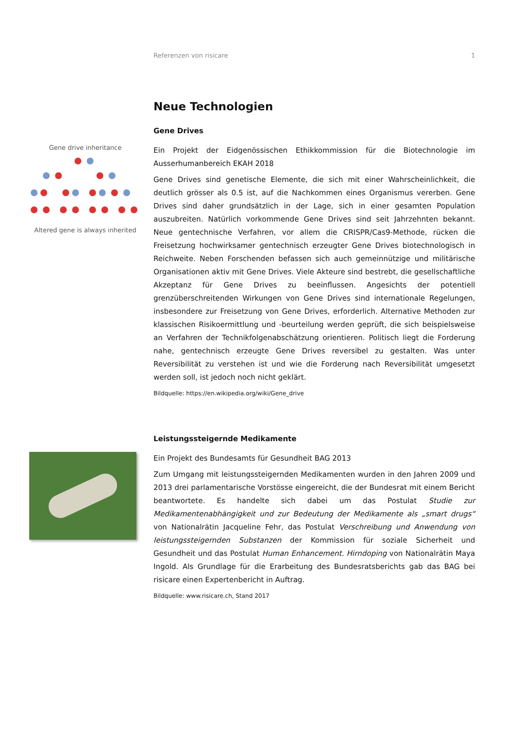Referenzen von risicare 1
Neue Technologien
Gene Drives
Gene drive inheritance
Altered gene is always inherited
Ein Projekt der Eidgenössischen Ethikkommission für die Biotechnologie im Ausserhumanbereich EKAH 2018
Gene Drives sind genetische Elemente, die sich mit einer Wahrscheinlichkeit, die deutlich grösser als 0.5 ist, auf die Nachkommen eines Organismus vererben. Gene Drives sind daher grundsätzlich in der Lage, sich in einer gesamten Population auszubreiten. Natürlich vorkommende Gene Drives sind seit Jahrzehnten bekannt. Neue gentechnische Verfahren, vor allem die CRISPR/Cas9-Methode, rücken die Freisetzung hochwirksamer gentechnisch erzeugter Gene Drives biotechnologisch in Reichweite. Neben Forschenden befassen sich auch gemeinnützige und militärische Organisationen aktiv mit Gene Drives. Viele Akteure sind bestrebt, die gesellschaftliche Akzeptanz für Gene Drives zu beeinflussen. Angesichts der potentiell grenzüberschreitenden Wirkungen von Gene Drives sind internationale Regelungen, insbesondere zur Freisetzung von Gene Drives, erforderlich. Alternative Methoden zur klassischen Risikoermittlung und -beurteilung werden geprüft, die sich beispielsweise an Verfahren der Technikfolgenabschätzung orientieren. Politisch liegt die Forderung nahe, gentechnisch erzeugte Gene Drives reversibel zu gestalten. Was unter Reversibilität zu verstehen ist und wie die Forderung nach Reversibilität umgesetzt werden soll, ist jedoch noch nicht geklärt.
Bildquelle: https://en.wikipedia.org/wiki/Gene_drive
Leistungssteigernde Medikamente
Ein Projekt des Bundesamts für Gesundheit BAG 2013
Zum Umgang mit leistungssteigernden Medikamenten wurden in den Jahren 2009 und 2013 drei parlamentarische Vorstösse eingereicht, die der Bundesrat mit einem Bericht beantwortete. Es handelte sich dabei um das Postulat Studie zur Medikamentenabhängigkeit und zur Bedeutung der Medikamente als „smart drugs“ von Nationalrätin Jacqueline Fehr, das Postulat Verschreibung und Anwendung von leistungssteigernden Substanzen der Kommission für soziale Sicherheit und Gesundheit und das Postulat Human Enhancement. Hirndoping von Nationalrätin Maya Ingold. Als Grundlage für die Erarbeitung des Bundesratsberichts gab das BAG bei risicare einen Expertenbericht in Auftrag.
Bildquelle: www.risicare.ch, Stand 2017